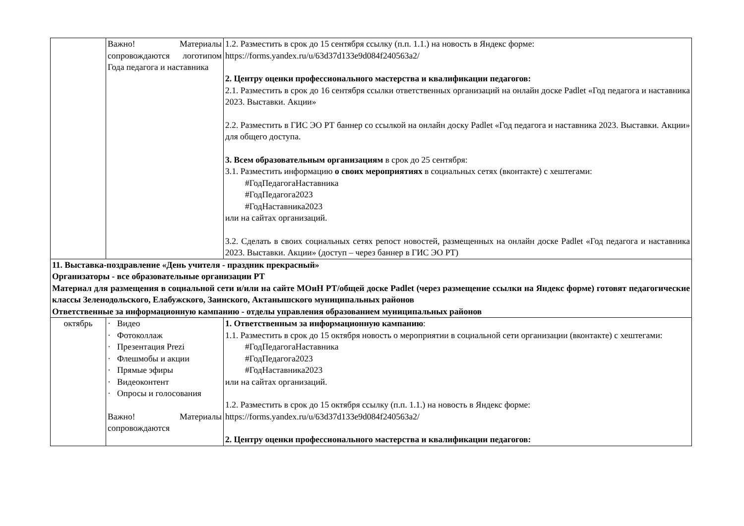| | Важно! Материалы сопровождаются логотипом Года педагога и наставника | 1.2. Разместить в срок до 15 сентября ссылку (п.п. 1.1.) на новость в Яндекс форме: https://forms.yandex.ru/u/63d37d133e9d084f240563a2/ 2. Центру оценки профессионального мастерства и квалификации педагогов: 2.1. Разместить в срок до 16 сентября ссылки ответственных организаций на онлайн доске Padlet «Год педагога и наставника 2023. Выставки. Акции» 2.2. Разместить в ГИС ЭО РТ баннер со ссылкой на онлайн доску Padlet «Год педагога и наставника 2023. Выставки. Акции» для общего доступа. 3. Всем образовательным организациям в срок до 25 сентября: 3.1. Разместить информацию о своих мероприятиях в социальных сетях (вконтакте) с хештегами: #ГодПедагогаНаставника #ГодПедагога2023 #ГодНаставника2023 или на сайтах организаций. 3.2. Сделать в своих социальных сетях репост новостей, размещенных на онлайн доске Padlet «Год педагога и наставника 2023. Выставки. Акции» (доступ – через баннер в ГИС ЭО РТ) |
| 11. Выставка-поздравление «День учителя - праздник прекрасный» Организаторы - все образовательные организации РТ Материал для размещения в социальной сети и/или на сайте МОиН РТ/общей доске Padlet (через размещение ссылки на Яндекс форме) готовят педагогические классы Зеленодольского, Елабужского, Заинского, Актанышского муниципальных районов Ответственные за информационную кампанию - отделы управления образованием муниципальных районов | | |
| октябрь | · Видео · Фотоколлаж · Презентация Prezi · Флешмобы и акции · Прямые эфиры · Видеоконтент · Опросы и голосования Важно! Материалы сопровождаются | 1. Ответственным за информационную кампанию : 1.1. Разместить в срок до 15 октября новость о мероприятии в социальной сети организации (вконтакте) с хештегами: #ГодПедагогаНаставника #ГодПедагога2023 #ГодНаставника2023 или на сайтах организаций. 1.2. Разместить в срок до 15 октября ссылку (п.п. 1.1.) на новость в Яндекс форме: https://forms.yandex.ru/u/63d37d133e9d084f240563a2/ 2. Центру оценки профессионального мастерства и квалификации педагогов: |